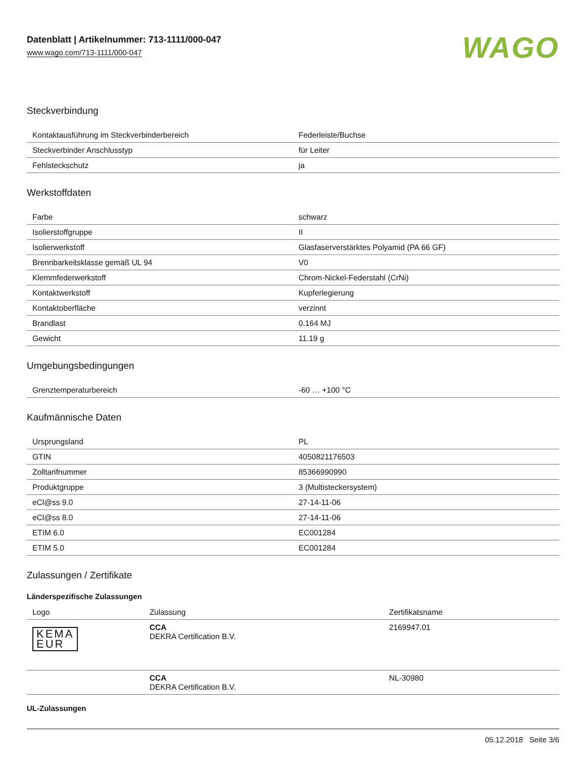Datenblatt | Artikelnummer: 713-1111/000-047
www.wago.com/713-1111/000-047
WAGO
Steckverbindung
| Kontaktausführung im Steckverbinderbereich | Federleiste/Buchse |
| Steckverbinder Anschlusstyp | für Leiter |
| Fehlsteckschutz | ja |
Werkstoffdaten
| Farbe | schwarz |
| Isolierstoffgruppe | II |
| Isolierwerkstoff | Glasfaserverstärktes Polyamid (PA 66 GF) |
| Brennbarkeitsklasse gemäß UL 94 | V0 |
| Klemmfederwerkstoff | Chrom-Nickel-Federstahl (CrNi) |
| Kontaktwerkstoff | Kupferlegierung |
| Kontaktoberfläche | verzinnt |
| Brandlast | 0.164 MJ |
| Gewicht | 11.19 g |
Umgebungsbedingungen
| Grenztemperaturbereich | -60 … +100 °C |
Kaufmännische Daten
| Ursprungsland | PL |
| GTIN | 4050821176503 |
| Zolltarifnummer | 85366990990 |
| Produktgruppe | 3 (Multisteckersystem) |
| eCl@ss 9.0 | 27-14-11-06 |
| eCl@ss 8.0 | 27-14-11-06 |
| ETIM 6.0 | EC001284 |
| ETIM 5.0 | EC001284 |
Zulassungen / Zertifikate
Länderspezifische Zulassungen
| Logo | Zulassung | Zertifikatsname |
| --- | --- | --- |
| KEMA EUR | CCA DEKRA Certification B.V. | 2169947.01 |
| | CCA DEKRA Certification B.V. | NL-30980 |
UL-Zulassungen
05.12.2018 Seite 3/6